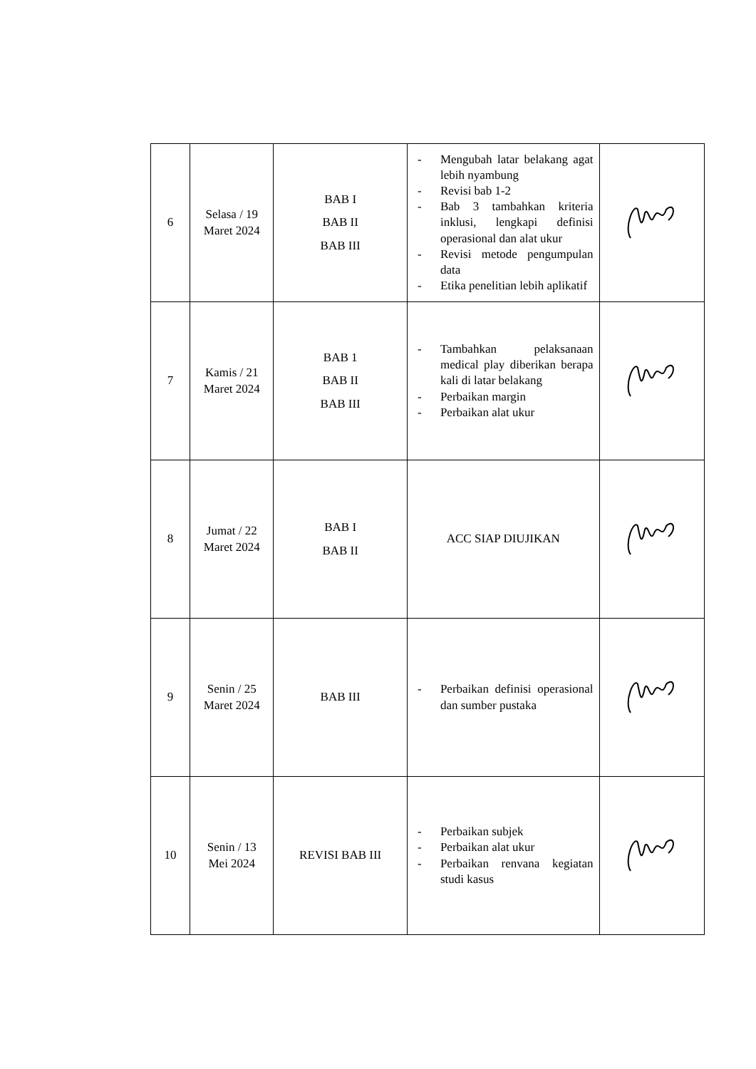| 6 | Selasa / 19 Maret 2024 | BAB I BAB II BAB III | - Mengubah latar belakang agat lebih nyambung - Revisi bab 1-2 - Bab 3 tambahkan kriteria inklusi, lengkapi definisi operasional dan alat ukur - Revisi metode pengumpulan data - Etika penelitian lebih aplikatif | |
| 7 | Kamis / 21 Maret 2024 | BAB 1 BAB II BAB III | - Tambahkan pelaksanaan medical play diberikan berapa kali di latar belakang - Perbaikan margin - Perbaikan alat ukur | |
| 8 | Jumat / 22 Maret 2024 | BAB I BAB II | ACC SIAP DIUJIKAN | |
| 9 | Senin / 25 Maret 2024 | BAB III | - Perbaikan definisi operasional dan sumber pustaka | |
| 10 | Senin / 13 Mei 2024 | REVISI BAB III | - Perbaikan subjek - Perbaikan alat ukur - Perbaikan renvana kegiatan studi kasus | |